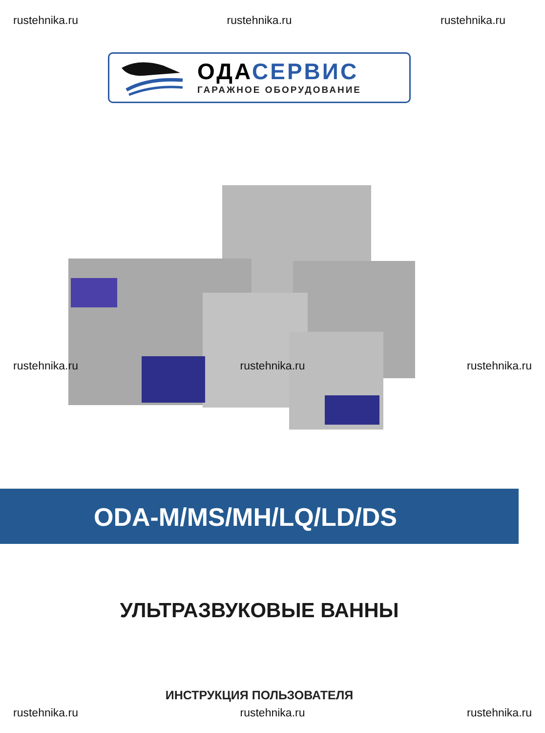rustehnika.ru rustehnika.ru rustehnika.ru
ОДАСЕРВИС
ГАРАЖНОЕ ОБОРУДОВАНИЕ
rustehnika.ru rustehnika.ru rustehnika.ru
ODA-M/MS/MH/LQ/LD/DS
УЛЬТРАЗВУКОВЫЕ ВАННЫ
ИНСТРУКЦИЯ ПОЛЬЗОВАТЕЛЯ
rustehnika.ru rustehnika.ru rustehnika.ru